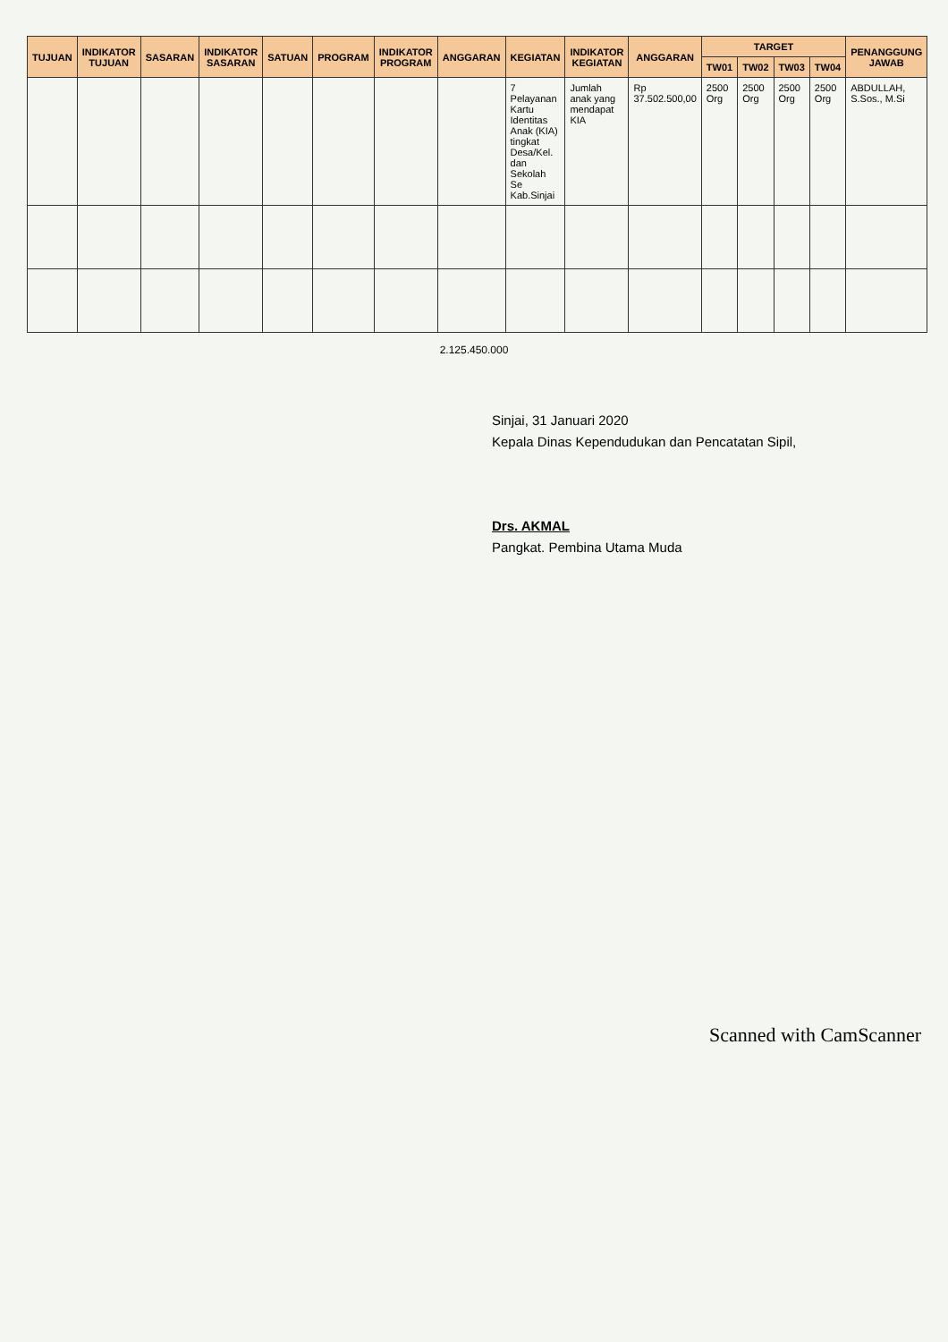| TUJUAN | INDIKATOR TUJUAN | SASARAN | INDIKATOR SASARAN | SATUAN | PROGRAM | INDIKATOR PROGRAM | ANGGARAN | KEGIATAN | INDIKATOR KEGIATAN | ANGGARAN | TARGET | | | | PENANGGUNG JAWAB |
| --- | --- | --- | --- | --- | --- | --- | --- | --- | --- | --- | --- | --- | --- | --- | --- |
| | | | | | | | | | | | TW01 | TW02 | TW03 | TW04 | |
| | | | | | | | | 7 Pelayanan Kartu Identitas Anak (KIA) tingkat Desa/Kel. dan Sekolah Se Kab.Sinjai | Jumlah anak yang mendapat KIA | Rp 37.502.500,00 | 2500 Org | 2500 Org | 2500 Org | 2500 Org | ABDULLAH, S.Sos., M.Si |
2.125.450.000
Sinjai, 31 Januari 2020
Kepala Dinas Kependudukan dan Pencatatan Sipil,
Drs. AKMAL
Pangkat. Pembina Utama Muda
Scanned with CamScanner